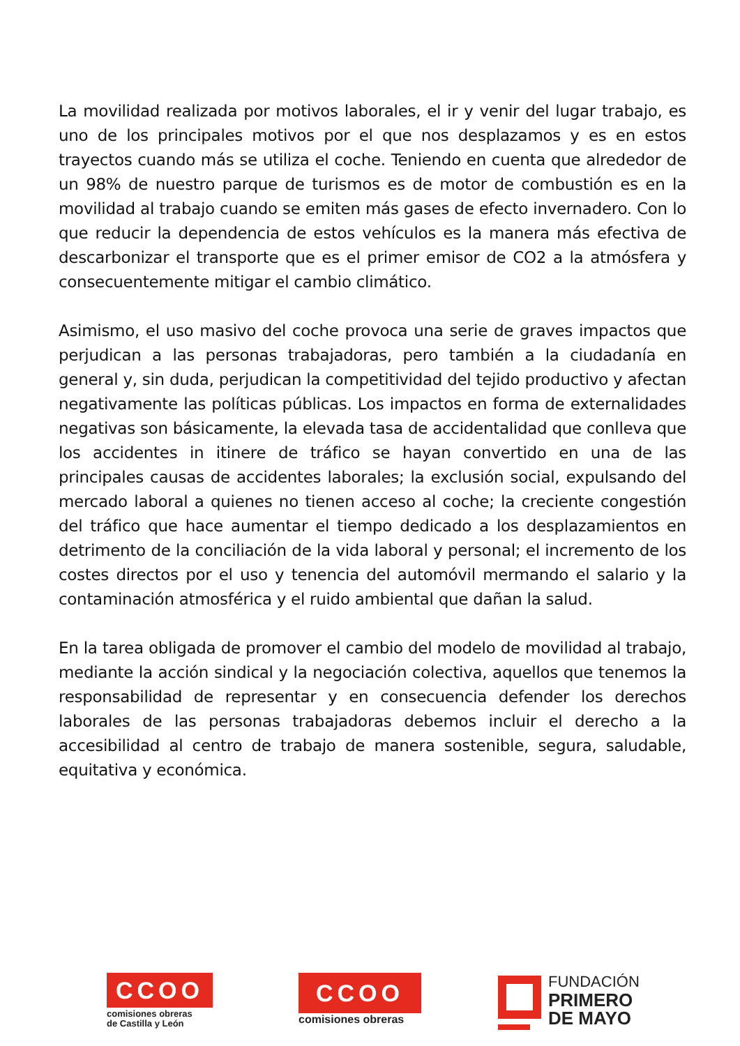La movilidad realizada por motivos laborales, el ir y venir del lugar trabajo, es uno de los principales motivos por el que nos desplazamos y es en estos trayectos cuando más se utiliza el coche. Teniendo en cuenta que alrededor de un 98% de nuestro parque de turismos es de motor de combustión es en la movilidad al trabajo cuando se emiten más gases de efecto invernadero. Con lo que reducir la dependencia de estos vehículos es la manera más efectiva de descarbonizar el transporte que es el primer emisor de CO2 a la atmósfera y consecuentemente mitigar el cambio climático.
Asimismo, el uso masivo del coche provoca una serie de graves impactos que perjudican a las personas trabajadoras, pero también a la ciudadanía en general y, sin duda, perjudican la competitividad del tejido productivo y afectan negativamente las políticas públicas. Los impactos en forma de externalidades negativas son básicamente, la elevada tasa de accidentalidad que conlleva que los accidentes in itinere de tráfico se hayan convertido en una de las principales causas de accidentes laborales; la exclusión social, expulsando del mercado laboral a quienes no tienen acceso al coche; la creciente congestión del tráfico que hace aumentar el tiempo dedicado a los desplazamientos en detrimento de la conciliación de la vida laboral y personal; el incremento de los costes directos por el uso y tenencia del automóvil mermando el salario y la contaminación atmosférica y el ruido ambiental que dañan la salud.
En la tarea obligada de promover el cambio del modelo de movilidad al trabajo, mediante la acción sindical y la negociación colectiva, aquellos que tenemos la responsabilidad de representar y en consecuencia defender los derechos laborales de las personas trabajadoras debemos incluir el derecho a la accesibilidad al centro de trabajo de manera sostenible, segura, saludable, equitativa y económica.
CCOO
comisiones obreras
de Castilla y León
CCOO
comisiones obreras
FUNDACIÓN
PRIMERO
DE MAYO